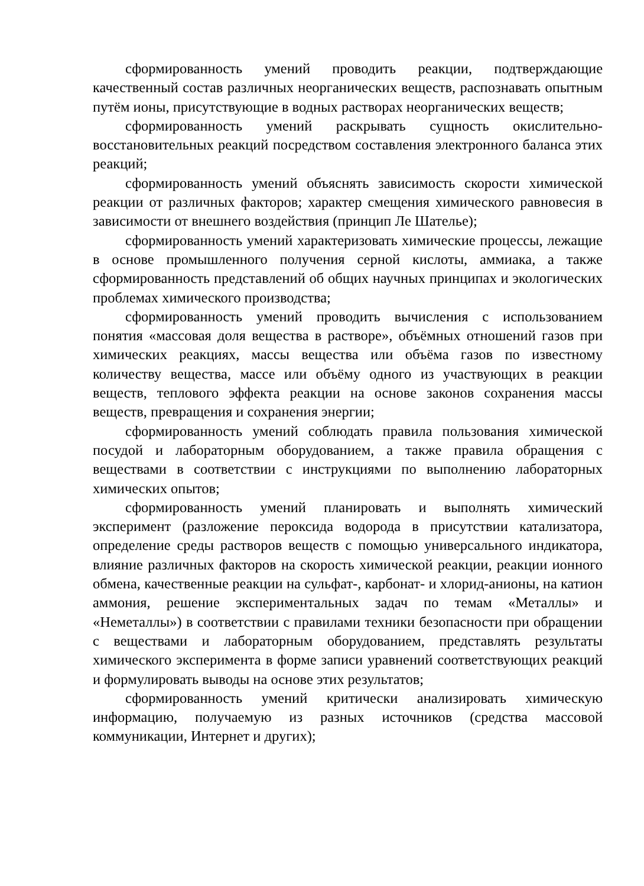сформированность умений проводить реакции, подтверждающие качественный состав различных неорганических веществ, распознавать опытным путём ионы, присутствующие в водных растворах неорганических веществ;
сформированность умений раскрывать сущность окислительно-восстановительных реакций посредством составления электронного баланса этих реакций;
сформированность умений объяснять зависимость скорости химической реакции от различных факторов; характер смещения химического равновесия в зависимости от внешнего воздействия (принцип Ле Шателье);
сформированность умений характеризовать химические процессы, лежащие в основе промышленного получения серной кислоты, аммиака, а также сформированность представлений об общих научных принципах и экологических проблемах химического производства;
сформированность умений проводить вычисления с использованием понятия «массовая доля вещества в растворе», объёмных отношений газов при химических реакциях, массы вещества или объёма газов по известному количеству вещества, массе или объёму одного из участвующих в реакции веществ, теплового эффекта реакции на основе законов сохранения массы веществ, превращения и сохранения энергии;
сформированность умений соблюдать правила пользования химической посудой и лабораторным оборудованием, а также правила обращения с веществами в соответствии с инструкциями по выполнению лабораторных химических опытов;
сформированность умений планировать и выполнять химический эксперимент (разложение пероксида водорода в присутствии катализатора, определение среды растворов веществ с помощью универсального индикатора, влияние различных факторов на скорость химической реакции, реакции ионного обмена, качественные реакции на сульфат-, карбонат- и хлорид-анионы, на катион аммония, решение экспериментальных задач по темам «Металлы» и «Неметаллы») в соответствии с правилами техники безопасности при обращении с веществами и лабораторным оборудованием, представлять результаты химического эксперимента в форме записи уравнений соответствующих реакций и формулировать выводы на основе этих результатов;
сформированность умений критически анализировать химическую информацию, получаемую из разных источников (средства массовой коммуникации, Интернет и других);